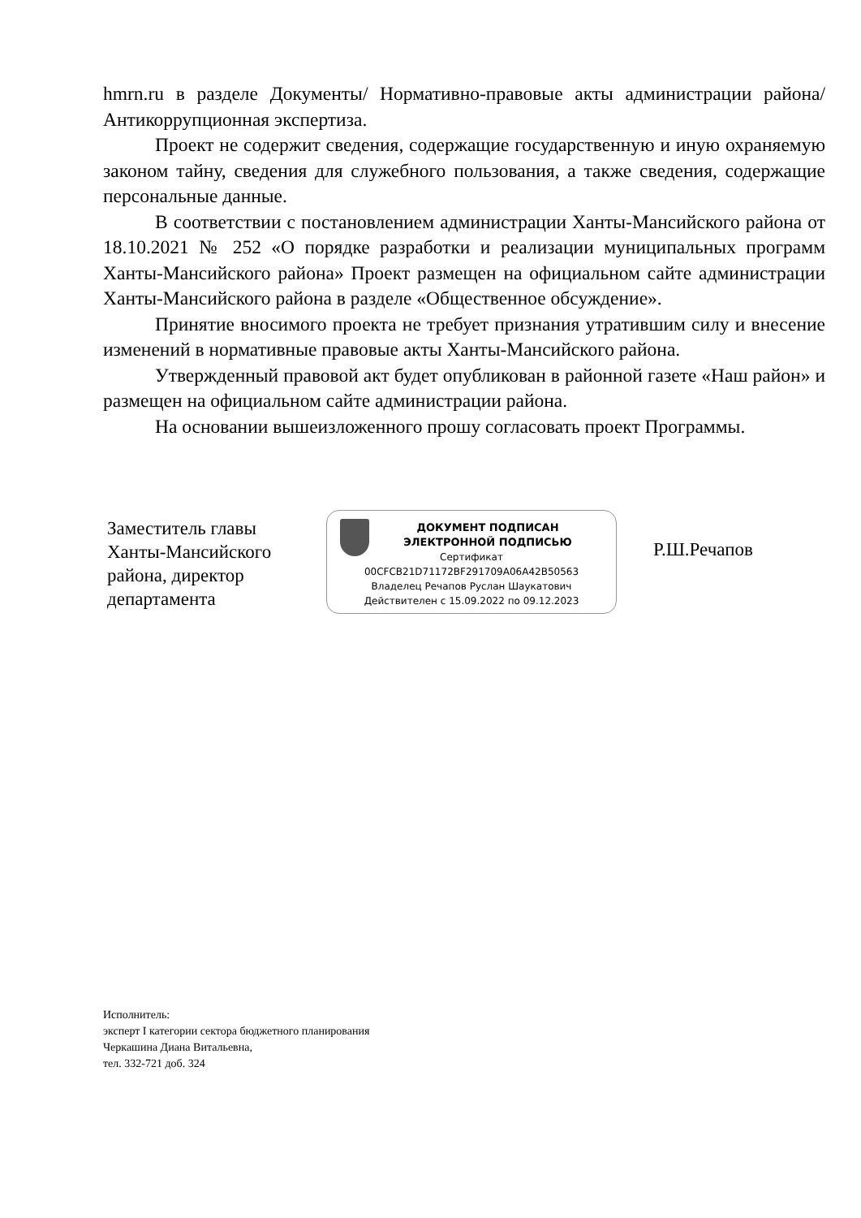hmrn.ru в разделе Документы/ Нормативно-правовые акты администрации района/ Антикоррупционная экспертиза.
Проект не содержит сведения, содержащие государственную и иную охраняемую законом тайну, сведения для служебного пользования, а также сведения, содержащие персональные данные.
В соответствии с постановлением администрации Ханты-Мансийского района от 18.10.2021 № 252 «О порядке разработки и реализации муниципальных программ Ханты-Мансийского района» Проект размещен на официальном сайте администрации Ханты-Мансийского района в разделе «Общественное обсуждение».
Принятие вносимого проекта не требует признания утратившим силу и внесение изменений в нормативные правовые акты Ханты-Мансийского района.
Утвержденный правовой акт будет опубликован в районной газете «Наш район» и размещен на официальном сайте администрации района.
На основании вышеизложенного прошу согласовать проект Программы.
Заместитель главы
Ханты-Мансийского
района, директор
департамента
ДОКУМЕНТ ПОДПИСАН
ЭЛЕКТРОННОЙ ПОДПИСЬЮ
Сертификат
00CFCB21D71172BF291709A06A42B50563
Владелец Речапов Руслан Шаукатович
Действителен с 15.09.2022 по 09.12.2023
Р.Ш.Речапов
Исполнитель:
эксперт I категории сектора бюджетного планирования
Черкашина Диана Витальевна,
тел. 332-721 доб. 324